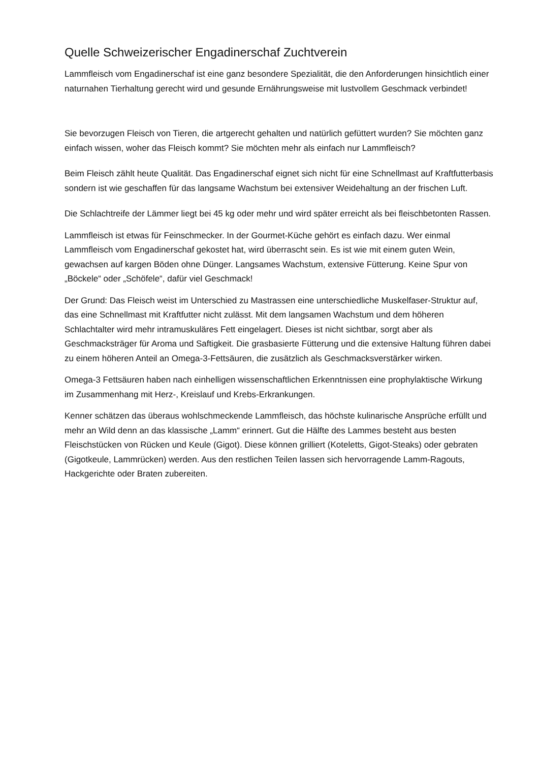Quelle Schweizerischer Engadinerschaf Zuchtverein
Lammfleisch vom Engadinerschaf ist eine ganz besondere Spezialität, die den Anforderungen hinsichtlich einer naturnahen Tierhaltung gerecht wird und gesunde Ernährungsweise mit lustvollem Geschmack verbindet!
Sie bevorzugen Fleisch von Tieren, die artgerecht gehalten und natürlich gefüttert wurden? Sie möchten ganz einfach wissen, woher das Fleisch kommt? Sie möchten mehr als einfach nur Lammfleisch?
Beim Fleisch zählt heute Qualität. Das Engadinerschaf eignet sich nicht für eine Schnellmast auf Kraftfutterbasis sondern ist wie geschaffen für das langsame Wachstum bei extensiver Weidehaltung an der frischen Luft.
Die Schlachtreife der Lämmer liegt bei 45 kg oder mehr und wird später erreicht als bei fleischbetonten Rassen.
Lammfleisch ist etwas für Feinschmecker. In der Gourmet-Küche gehört es einfach dazu. Wer einmal Lammfleisch vom Engadinerschaf gekostet hat, wird überrascht sein. Es ist wie mit einem guten Wein, gewachsen auf kargen Böden ohne Dünger. Langsames Wachstum, extensive Fütterung. Keine Spur von „Böckele“ oder „Schöfele“, dafür viel Geschmack!
Der Grund: Das Fleisch weist im Unterschied zu Mastrassen eine unterschiedliche Muskelfaser-Struktur auf, das eine Schnellmast mit Kraftfutter nicht zulässt. Mit dem langsamen Wachstum und dem höheren Schlachtalter wird mehr intramuskuläres Fett eingelagert. Dieses ist nicht sichtbar, sorgt aber als Geschmacksträger für Aroma und Saftigkeit. Die grasbasierte Fütterung und die extensive Haltung führen dabei zu einem höheren Anteil an Omega-3-Fettsäuren, die zusätzlich als Geschmacksverstärker wirken.
Omega-3 Fettsäuren haben nach einhelligen wissenschaftlichen Erkenntnissen eine prophylaktische Wirkung im Zusammenhang mit Herz-, Kreislauf und Krebs-Erkrankungen.
Kenner schätzen das überaus wohlschmeckende Lammfleisch, das höchste kulinarische Ansprüche erfüllt und mehr an Wild denn an das klassische „Lamm“ erinnert. Gut die Hälfte des Lammes besteht aus besten Fleischstücken von Rücken und Keule (Gigot). Diese können grilliert (Koteletts, Gigot-Steaks) oder gebraten (Gigotkeule, Lammrücken) werden. Aus den restlichen Teilen lassen sich hervorragende Lamm-Ragouts, Hackgerichte oder Braten zubereiten.